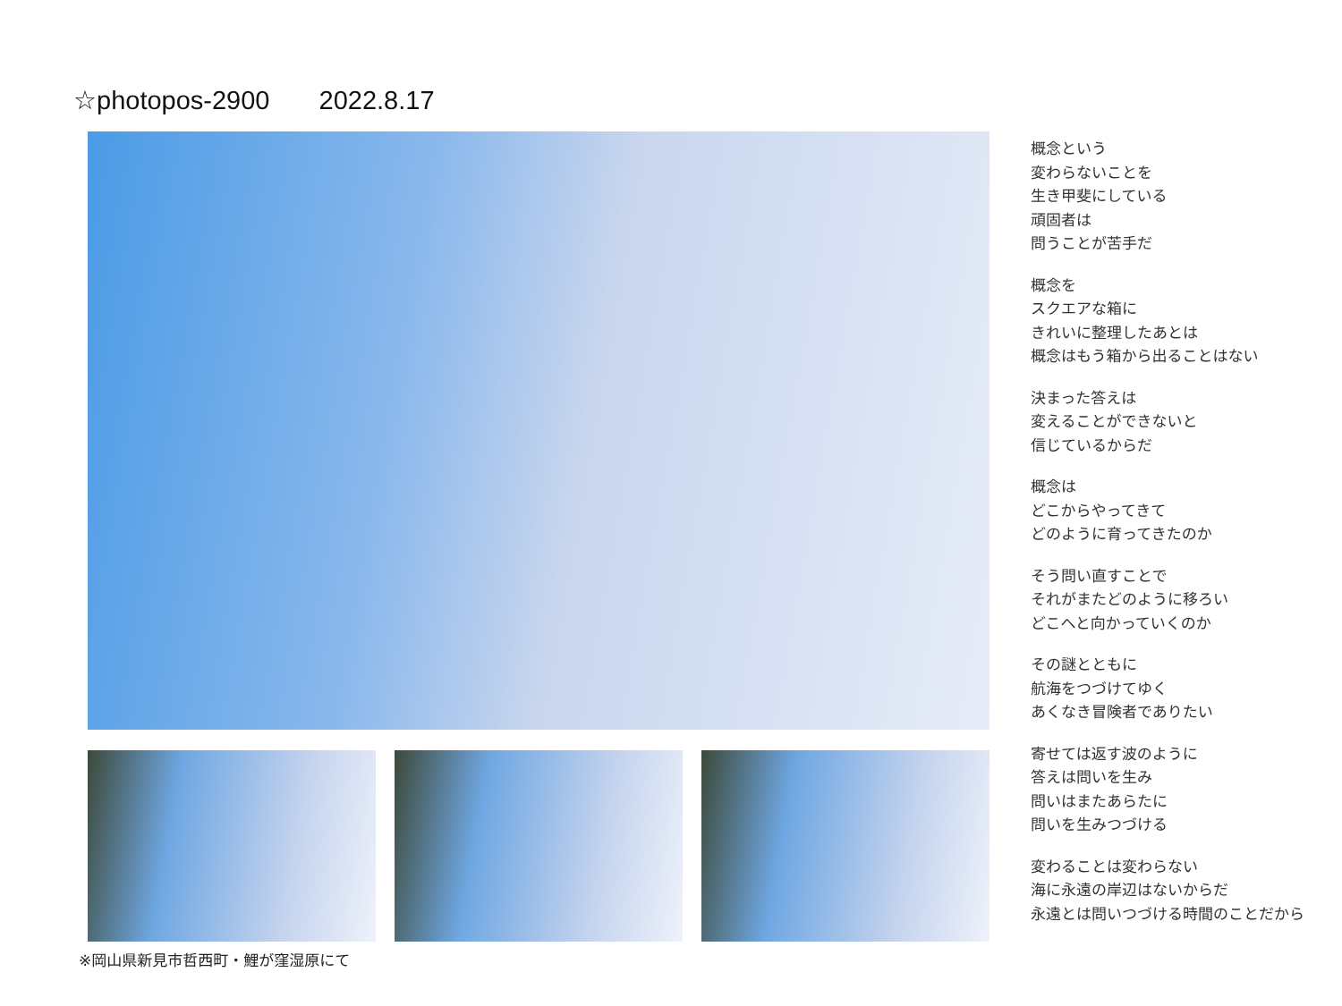☆photopos-2900 2022.8.17
※岡山県新見市哲西町・鯉が窪湿原にて
概念という
変わらないことを
生き甲斐にしている
頑固者は
問うことが苦手だ
概念を
スクエアな箱に
きれいに整理したあとは
概念はもう箱から出ることはない
決まった答えは
変えることができないと
信じているからだ
概念は
どこからやってきて
どのように育ってきたのか
そう問い直すことで
それがまたどのように移ろい
どこへと向かっていくのか
その謎とともに
航海をつづけてゆく
あくなき冒険者でありたい
寄せては返す波のように
答えは問いを生み
問いはまたあらたに
問いを生みつづける
変わることは変わらない
海に永遠の岸辺はないからだ
永遠とは問いつづける時間のことだから